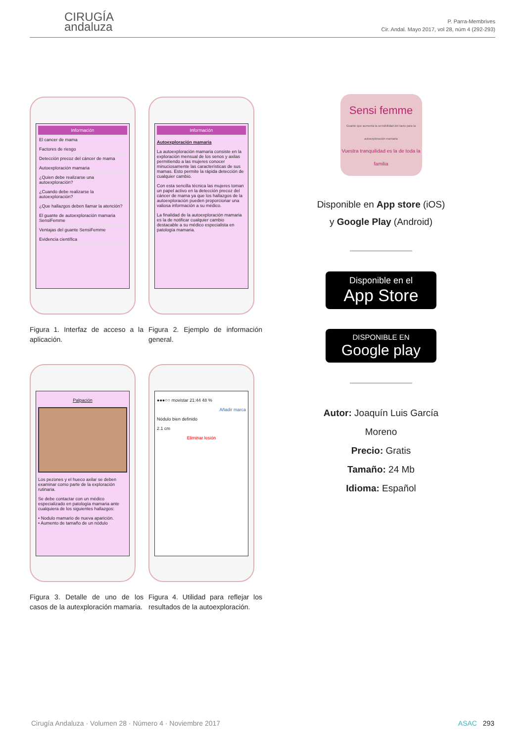CIRUGÍA
andaluza
P. Parra-Membrives
Cir. Andal. Mayo 2017, vol 28, núm 4 (292-293)
Información
El cancer de mama
Factores de riesgo
Detección precoz del cáncer de mama
Autoexploración mamaria
¿Quien debe realizarse una autoexploración?
¿Cuando debe realizarse la autoexploración?
¿Que hallazgos deben llamar la atención?
El guante de autoexploración mamaria SensiFemme
Ventajas del guante SensiFemme
Evidencia científica
Figura 1. Interfaz de acceso a la aplicación.
Información
Autoexploración mamaria
La autoexploración mamaria consiste en la exploración mensual de los senos y axilas permitiendo a las mujeres conocer minuciosamente las características de sus mamas. Esto permite la rápida detección de cualquier cambio.
Con esta sencilla técnica las mujeres toman un papel activo en la detección precoz del cáncer de mama ya que los hallazgos de la autoexploración pueden proporcionar una valiosa información a su médico.
La finalidad de la autoexploración mamaria es la de notificar cualquier cambio destacable a su médico especialista en patología mamaria.
Figura 2. Ejemplo de información general.
Palpación
Los pezones y el hueco axilar se deben examinar como parte de la exploración rutinaria.
Se debe contactar con un médico especializado en patología mamaria ante cualquiera de los siguientes hallazgos:
• Nodulo mamario de nueva aparición.
• Aumento de tamaño de un nódulo
Figura 3. Detalle de uno de los casos de la autexploración mamaria.
●●●○○ movistar 21:44 48 %
Añadir marca
Nódulo bien definido
2.1 cm
Eliminar lesión
Figura 4. Utilidad para reflejar los resultados de la autoexploración.
Sensi femme
Guante que aumenta la sensibilidad del tacto para la autoexploración mamaria
Vuestra tranquilidad es la de toda la familia
Disponible en App store (iOS)
y Google Play (Android)
Disponible en el
App Store
DISPONIBLE EN
Google play
Autor: Joaquín Luis García Moreno
Precio: Gratis
Tamaño: 24 Mb
Idioma: Español
Cirugía Andaluza · Volumen 28 · Número 4 · Noviembre 2017 ASAC 293